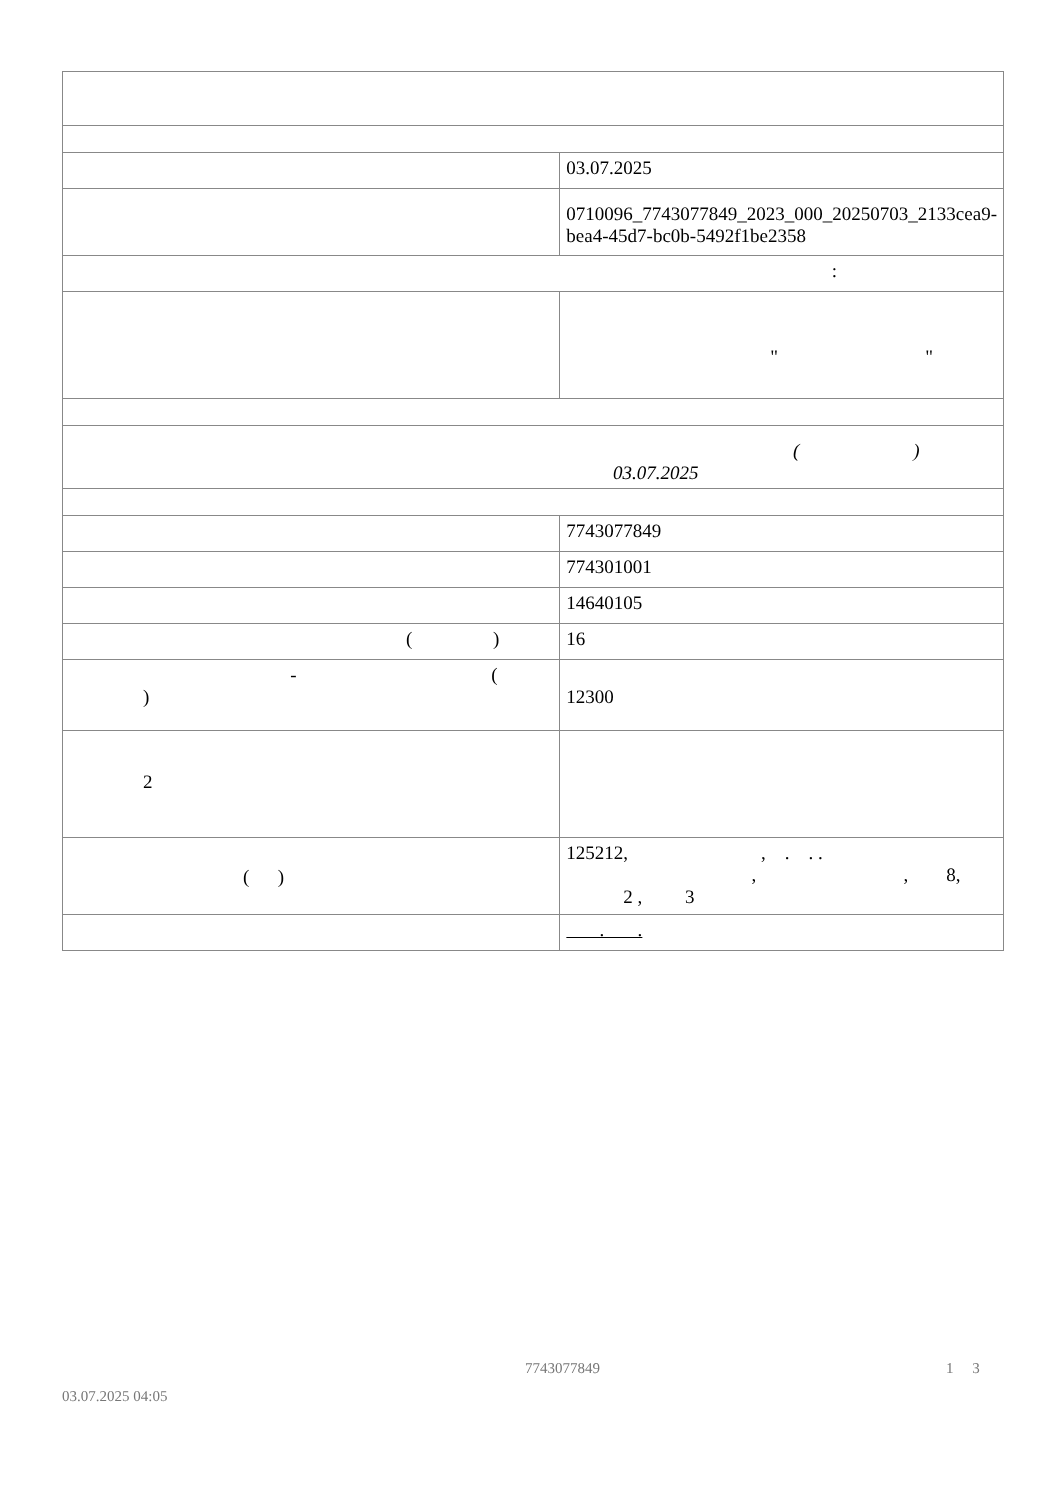| | 03.07.2025 |
| | 0710096_7743077849_2023_000_20250703_2133cea9-bea4-45d7-bc0b-5492f1be2358 |
| : | |
| | " " |
| ( ) 03.07.2025 | |
| | 7743077849 |
| | 774301001 |
| | 14640105 |
| ( ) | 16 |
| - ( ) | 12300 |
| 2 | |
| ( ) | 125212, , . . . , , 8, 2 , 3 |
| | . . |
7743077849 1 3
03.07.2025 04:05